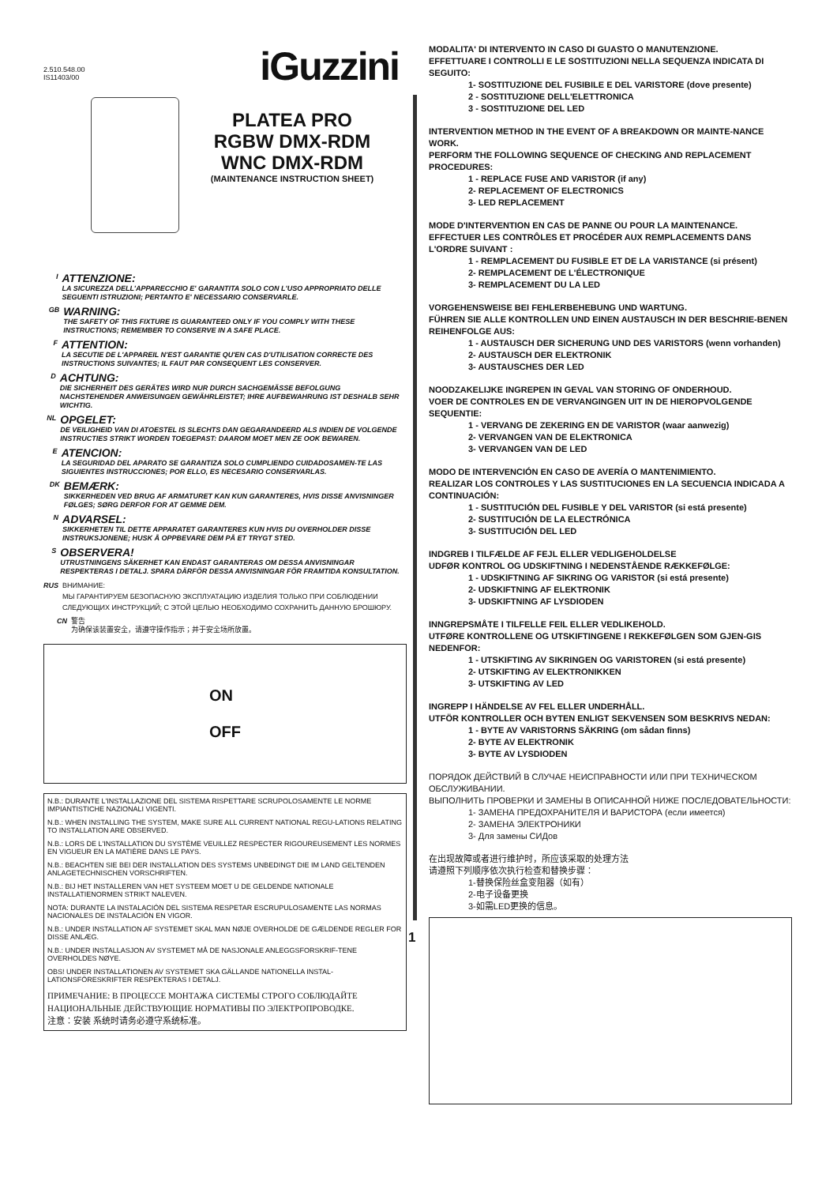iGuzzini
2.510.548.00
IS11403/00
PLATEA PRO
RGBW DMX-RDM
WNC DMX-RDM
(MAINTENANCE INSTRUCTION SHEET)
I
ATTENZIONE:
LA SICUREZZA DELL'APPARECCHIO E' GARANTITA SOLO CON L'USO APPROPRIATO DELLE SEGUENTI ISTRUZIONI; PERTANTO E' NECESSARIO CONSERVARLE.
GB
WARNING:
THE SAFETY OF THIS FIXTURE IS GUARANTEED ONLY IF YOU COMPLY WITH THESE INSTRUCTIONS; REMEMBER TO CONSERVE IN A SAFE PLACE.
F
ATTENTION:
LA SECUTIE DE L'APPAREIL N'EST GARANTIE QU'EN CAS D'UTILISATION CORRECTE DES INSTRUCTIONS SUIVANTES; IL FAUT PAR CONSEQUENT LES CONSERVER.
D
ACHTUNG:
DIE SICHERHEIT DES GERÄTES WIRD NUR DURCH SACHGEMÄSSE BEFOLGUNG NACHSTEHENDER ANWEISUNGEN GEWÄHRLEISTET; IHRE AUFBEWAHRUNG IST DESHALB SEHR WICHTIG.
NL
OPGELET:
DE VEILIGHEID VAN DI ATOESTEL IS SLECHTS DAN GEGARANDEERD ALS INDIEN DE VOLGENDE INSTRUCTIES STRIKT WORDEN TOEGEPAST: DAAROM MOET MEN ZE OOK BEWAREN.
E
ATENCION:
LA SEGURIDAD DEL APARATO SE GARANTIZA SOLO CUMPLIENDO CUIDADOSAMEN-TE LAS SIGUIENTES INSTRUCCIONES; POR ELLO, ES NECESARIO CONSERVARLAS.
DK
BEMÆRK:
SIKKERHEDEN VED BRUG AF ARMATURET KAN KUN GARANTERES, HVIS DISSE ANVISNINGER FØLGES; SØRG DERFOR FOR AT GEMME DEM.
N
ADVARSEL:
SIKKERHETEN TIL DETTE APPARATET GARANTERES KUN HVIS DU OVERHOLDER DISSE INSTRUKSJONENE; HUSK Å OPPBEVARE DEM PÅ ET TRYGT STED.
S
OBSERVERA!
UTRUSTNINGENS SÄKERHET KAN ENDAST GARANTERAS OM DESSA ANVISNINGAR RESPEKTERAS I DETALJ. SPARA DÄRFÖR DESSA ANVISNINGAR FÖR FRAMTIDA KONSULTATION.
RUS ВНИМАНИЕ:
МЫ ГАРАНТИРУЕМ БЕЗОПАСНУЮ ЭКСПЛУАТАЦИЮ ИЗДЕЛИЯ ТОЛЬКО ПРИ СОБЛЮДЕНИИ СЛЕДУЮЩИХ ИНСТРУКЦИЙ; С ЭТОЙ ЦЕЛЬЮ НЕОБХОДИМО СОХРАНИТЬ ДАННУЮ БРОШЮРУ.
CN 警告
为确保该装置安全，请遵守操作指示；并于安全场所放置。
ON
OFF
N.B.: DURANTE L'INSTALLAZIONE DEL SISTEMA RISPETTARE SCRUPOLOSAMENTE LE NORME IMPIANTISTICHE NAZIONALI VIGENTI.
N.B.: WHEN INSTALLING THE SYSTEM, MAKE SURE ALL CURRENT NATIONAL REGU-LATIONS RELATING TO INSTALLATION ARE OBSERVED.
N.B.: LORS DE L'INSTALLATION DU SYSTÈME VEUILLEZ RESPECTER RIGOUREUSEMENT LES NORMES EN VIGUEUR EN LA MATIÈRE DANS LE PAYS.
N.B.: BEACHTEN SIE BEI DER INSTALLATION DES SYSTEMS UNBEDINGT DIE IM LAND GELTENDEN ANLAGETECHNISCHEN VORSCHRIFTEN.
N.B.: BIJ HET INSTALLEREN VAN HET SYSTEEM MOET U DE GELDENDE NATIONALE INSTALLATIENORMEN STRIKT NALEVEN.
NOTA: DURANTE LA INSTALACIÓN DEL SISTEMA RESPETAR ESCRUPULOSAMENTE LAS NORMAS NACIONALES DE INSTALACIÓN EN VIGOR.
N.B.: UNDER INSTALLATION AF SYSTEMET SKAL MAN NØJE OVERHOLDE DE GÆLDENDE REGLER FOR DISSE ANLÆG.
N.B.: UNDER INSTALLASJON AV SYSTEMET MÅ DE NASJONALE ANLEGGSFORSKRIF-TENE OVERHOLDES NØYE.
OBS! UNDER INSTALLATIONEN AV SYSTEMET SKA GÄLLANDE NATIONELLA INSTAL-LATIONSFÖRESKRIFTER RESPEKTERAS I DETALJ.
ПРИМЕЧАНИЕ: В ПРОЦЕССЕ МОНТАЖА СИСТЕМЫ СТРОГО СОБЛЮДАЙТЕ НАЦИОНАЛЬНЫЕ ДЕЙСТВУЮЩИЕ НОРМАТИВЫ ПО ЭЛЕКТРОПРОВОДКЕ.
注意：安装 系统时请务必遵守系统标准。
1
MODALITA' DI INTERVENTO IN CASO DI GUASTO O MANUTENZIONE.
EFFETTUARE I CONTROLLI E LE SOSTITUZIONI NELLA SEQUENZA INDICATA DI SEGUITO:
1- SOSTITUZIONE DEL FUSIBILE E DEL VARISTORE (dove presente)
2 - SOSTITUZIONE DELL'ELETTRONICA
3 - SOSTITUZIONE DEL LED
INTERVENTION METHOD IN THE EVENT OF A BREAKDOWN OR MAINTE-NANCE WORK.
PERFORM THE FOLLOWING SEQUENCE OF CHECKING AND REPLACEMENT PROCEDURES:
1 - REPLACE FUSE AND VARISTOR (if any)
2- REPLACEMENT OF ELECTRONICS
3- LED REPLACEMENT
MODE D'INTERVENTION EN CAS DE PANNE OU POUR LA MAINTENANCE.
EFFECTUER LES CONTRÔLES ET PROCÉDER AUX REMPLACEMENTS DANS L'ORDRE SUIVANT :
1 - REMPLACEMENT DU FUSIBLE ET DE LA VARISTANCE (si présent)
2- REMPLACEMENT DE L'ÉLECTRONIQUE
3- REMPLACEMENT DU LA LED
VORGEHENSWEISE BEI FEHLERBEHEBUNG UND WARTUNG.
FÜHREN SIE ALLE KONTROLLEN UND EINEN AUSTAUSCH IN DER BESCHRIE-BENEN REIHENFOLGE AUS:
1 - AUSTAUSCH DER SICHERUNG UND DES VARISTORS (wenn vorhanden)
2- AUSTAUSCH DER ELEKTRONIK
3- AUSTAUSCHES DER LED
NOODZAKELIJKE INGREPEN IN GEVAL VAN STORING OF ONDERHOUD.
VOER DE CONTROLES EN DE VERVANGINGEN UIT IN DE HIEROPVOLGENDE SEQUENTIE:
1 - VERVANG DE ZEKERING EN DE VARISTOR (waar aanwezig)
2- VERVANGEN VAN DE ELEKTRONICA
3- VERVANGEN VAN DE LED
MODO DE INTERVENCIÓN EN CASO DE AVERÍA O MANTENIMIENTO.
REALIZAR LOS CONTROLES Y LAS SUSTITUCIONES EN LA SECUENCIA INDICADA A CONTINUACIÓN:
1 - SUSTITUCIÓN DEL FUSIBLE Y DEL VARISTOR (si está presente)
2- SUSTITUCIÓN DE LA ELECTRÓNICA
3- SUSTITUCIÓN DEL LED
INDGREB I TILFÆLDE AF FEJL ELLER VEDLIGEHOLDELSE
UDFØR KONTROL OG UDSKIFTNING I NEDENSTÅENDE RÆKKEFØLGE:
1 - UDSKIFTNING AF SIKRING OG VARISTOR (si está presente)
2- UDSKIFTNING AF ELEKTRONIK
3- UDSKIFTNING AF LYSDIODEN
INNGREPSMÅTE I TILFELLE FEIL ELLER VEDLIKEHOLD.
UTFØRE KONTROLLENE OG UTSKIFTINGENE I REKKEFØLGEN SOM GJEN-GIS NEDENFOR:
1 - UTSKIFTING AV SIKRINGEN OG VARISTOREN (si está presente)
2- UTSKIFTING AV ELEKTRONIKKEN
3- UTSKIFTING AV LED
INGREPP I HÄNDELSE AV FEL ELLER UNDERHÅLL.
UTFÖR KONTROLLER OCH BYTEN ENLIGT SEKVENSEN SOM BESKRIVS NEDAN:
1 - BYTE AV VARISTORNS SÄKRING (om sådan finns)
2- BYTE AV ELEKTRONIK
3- BYTE AV LYSDIODEN
ПОРЯДОК ДЕЙСТВИЙ В СЛУЧАЕ НЕИСПРАВНОСТИ ИЛИ ПРИ ТЕХНИЧЕСКОМ ОБСЛУЖИВАНИИ.
ВЫПОЛНИТЬ ПРОВЕРКИ И ЗАМЕНЫ В ОПИСАННОЙ НИЖЕ ПОСЛЕДОВАТЕЛЬНОСТИ:
1- ЗАМЕНА ПРЕДОХРАНИТЕЛЯ И ВАРИСТОРА (если имеется)
2- ЗАМЕНА ЭЛЕКТРОНИКИ
3- Для замены СИДов
在出现故障或者进行维护时，所应该采取的处理方法
请遵照下列顺序依次执行检查和替换步骤：
1-替换保险丝盒变阻器（如有）
2-电子设备更换
3-如需LED更换的信息。